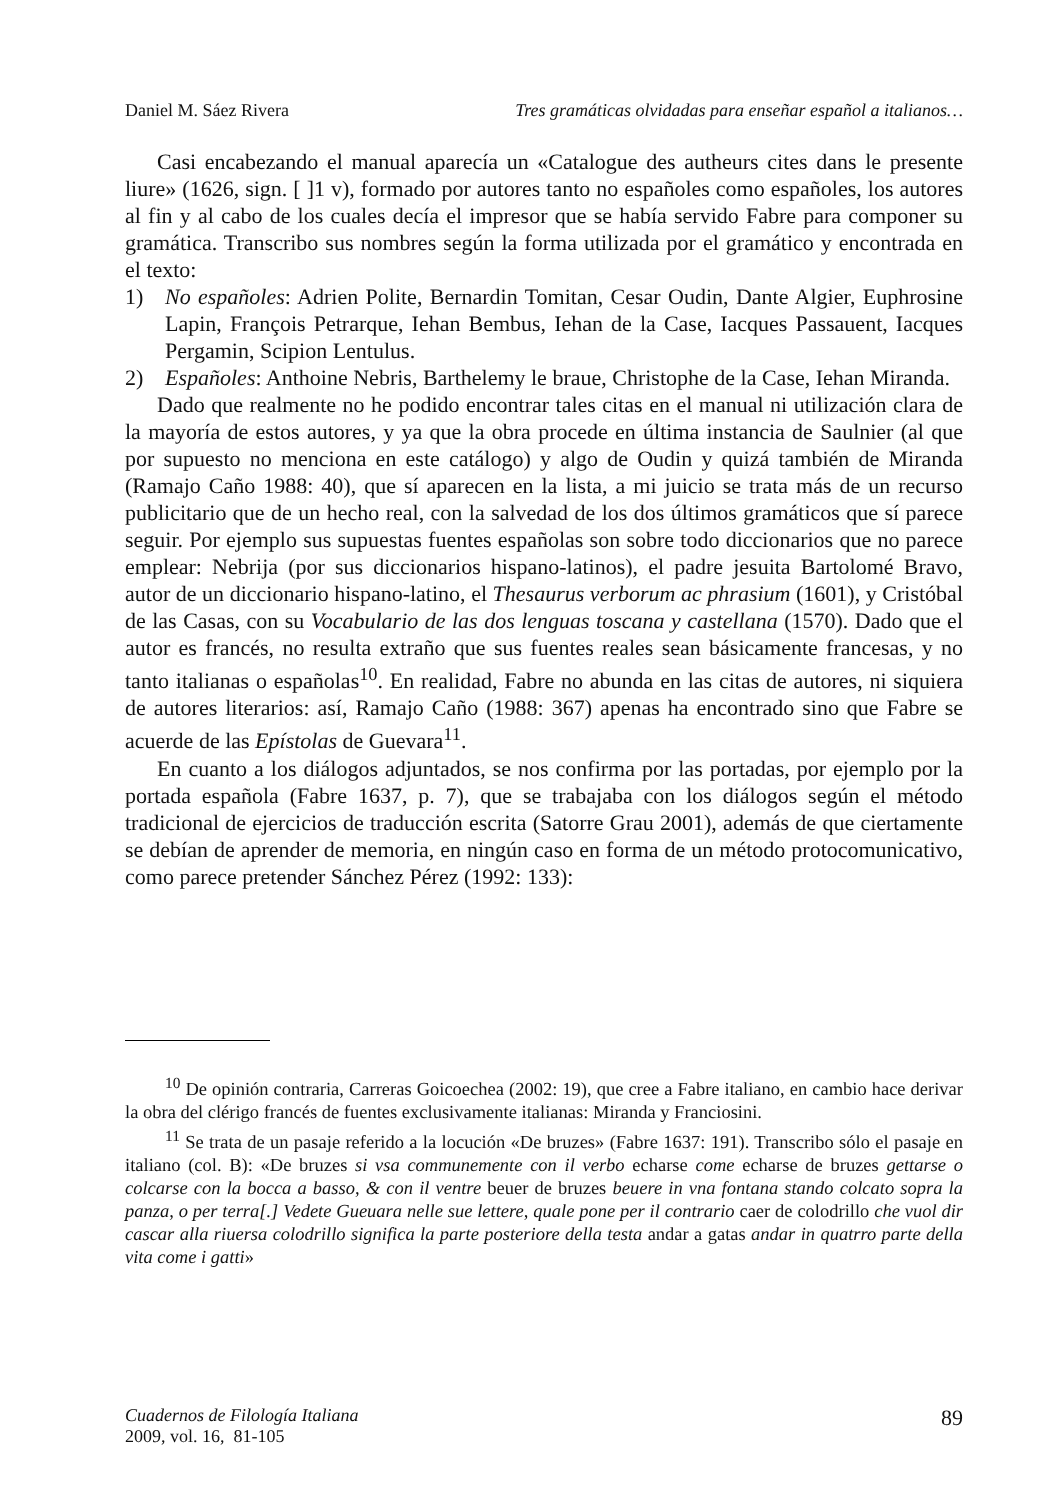Daniel M. Sáez Rivera Tres gramáticas olvidadas para enseñar español a italianos…
Casi encabezando el manual aparecía un «Catalogue des autheurs cites dans le presente liure» (1626, sign. [ ]1 v), formado por autores tanto no españoles como españoles, los autores al fin y al cabo de los cuales decía el impresor que se había servido Fabre para componer su gramática. Transcribo sus nombres según la forma utilizada por el gramático y encontrada en el texto:
1) No españoles: Adrien Polite, Bernardin Tomitan, Cesar Oudin, Dante Algier, Euphrosine Lapin, François Petrarque, Iehan Bembus, Iehan de la Case, Iacques Passauent, Iacques Pergamin, Scipion Lentulus.
2) Españoles: Anthoine Nebris, Barthelemy le braue, Christophe de la Case, Iehan Miranda.
Dado que realmente no he podido encontrar tales citas en el manual ni utilización clara de la mayoría de estos autores, y ya que la obra procede en última instancia de Saulnier (al que por supuesto no menciona en este catálogo) y algo de Oudin y quizá también de Miranda (Ramajo Caño 1988: 40), que sí aparecen en la lista, a mi juicio se trata más de un recurso publicitario que de un hecho real, con la salvedad de los dos últimos gramáticos que sí parece seguir. Por ejemplo sus supuestas fuentes españolas son sobre todo diccionarios que no parece emplear: Nebrija (por sus diccionarios hispano-latinos), el padre jesuita Bartolomé Bravo, autor de un diccionario hispano-latino, el Thesaurus verborum ac phrasium (1601), y Cristóbal de las Casas, con su Vocabulario de las dos lenguas toscana y castellana (1570). Dado que el autor es francés, no resulta extraño que sus fuentes reales sean básicamente francesas, y no tanto italianas o españolas<sup>10</sup>. En realidad, Fabre no abunda en las citas de autores, ni siquiera de autores literarios: así, Ramajo Caño (1988: 367) apenas ha encontrado sino que Fabre se acuerde de las Epístolas de Guevara<sup>11</sup>.
En cuanto a los diálogos adjuntados, se nos confirma por las portadas, por ejemplo por la portada española (Fabre 1637, p. 7), que se trabajaba con los diálogos según el método tradicional de ejercicios de traducción escrita (Satorre Grau 2001), además de que ciertamente se debían de aprender de memoria, en ningún caso en forma de un método protocomunicativo, como parece pretender Sánchez Pérez (1992: 133):
<sup>10</sup> De opinión contraria, Carreras Goicoechea (2002: 19), que cree a Fabre italiano, en cambio hace derivar la obra del clérigo francés de fuentes exclusivamente italianas: Miranda y Franciosini.
<sup>11</sup> Se trata de un pasaje referido a la locución «De bruzes» (Fabre 1637: 191). Transcribo sólo el pasaje en italiano (col. B): «De bruzes si vsa communemente con il verbo echarse come echarse de bruzes gettarse o colcarse con la bocca a basso, & con il ventre beuer de bruzes beuere in vna fontana stando colcato sopra la panza, o per terra[.] Vedete Gueuara nelle sue lettere, quale pone per il contrario caer de colodrillo che vuol dir cascar alla riuersa colodrillo significa la parte posteriore della testa andar a gatas andar in quatrro parte della vita come i gatti»
Cuadernos de Filología Italiana
2009, vol. 16, 81-105
89